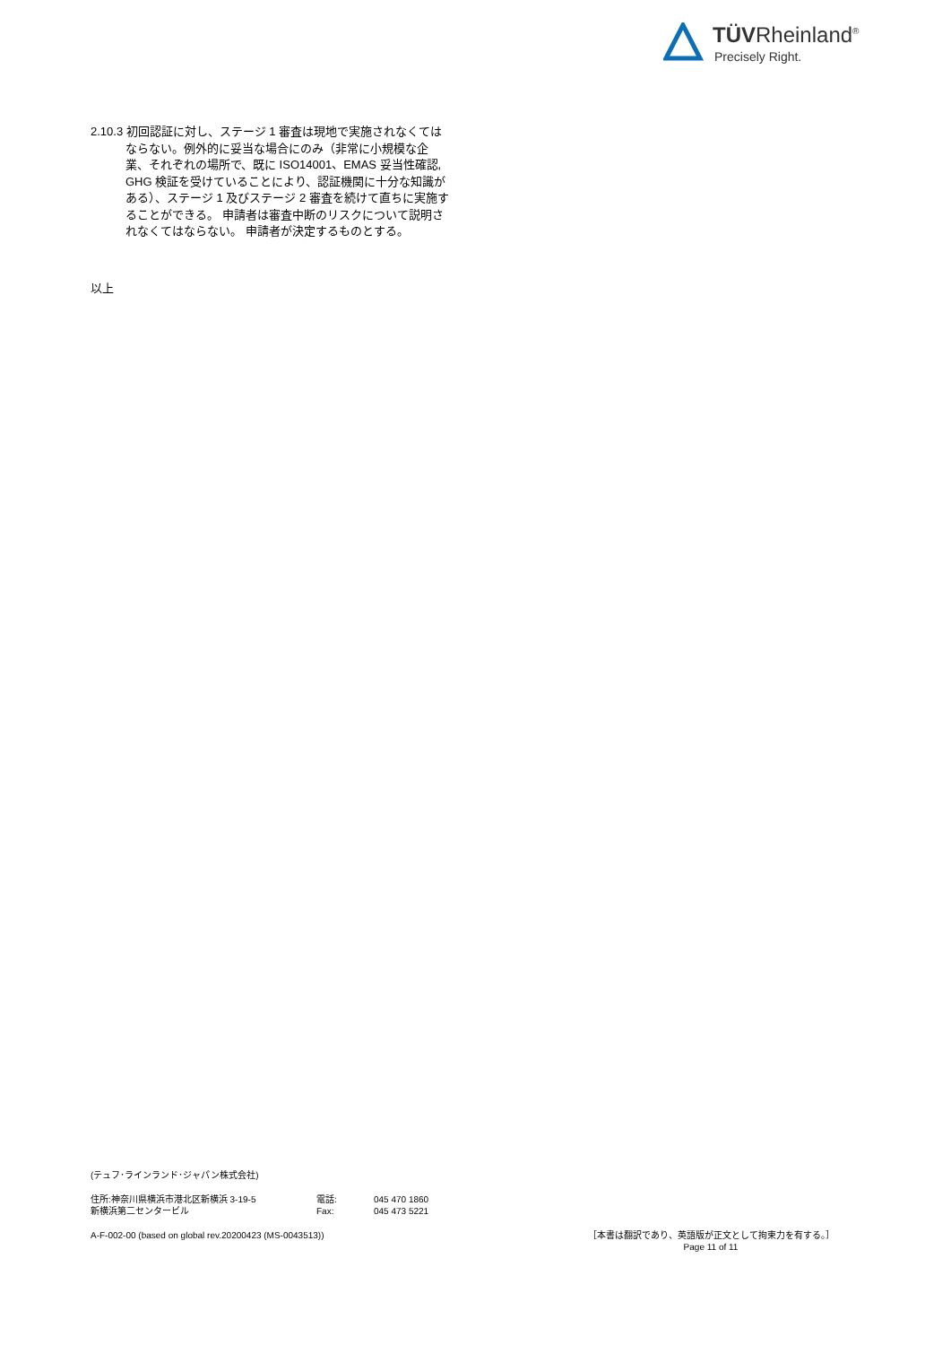TÜVRheinland<sup>®</sup>
Precisely Right.
2.10.3 初回認証に対し、ステージ 1 審査は現地で実施されなくてはならない。例外的に妥当な場合にのみ（非常に小規模な企業、それぞれの場所で、既に ISO14001、EMAS 妥当性確認, GHG 検証を受けていることにより、認証機関に十分な知識がある）、ステージ 1 及びステージ 2 審査を続けて直ちに実施することができる。 申請者は審査中断のリスクについて説明されなくてはならない。 申請者が決定するものとする。
以上
(テュフ･ラインランド･ジャパン株式会社)
住所:神奈川県横浜市港北区新横浜 3-19-5
新横浜第二センタービル
電話:
Fax:
045 470 1860
045 473 5221
A-F-002-00 (based on global rev.20200423 (MS-0043513)) ［本書は翻訳であり、英語版が正文として拘束力を有する。］
Page 11 of 11